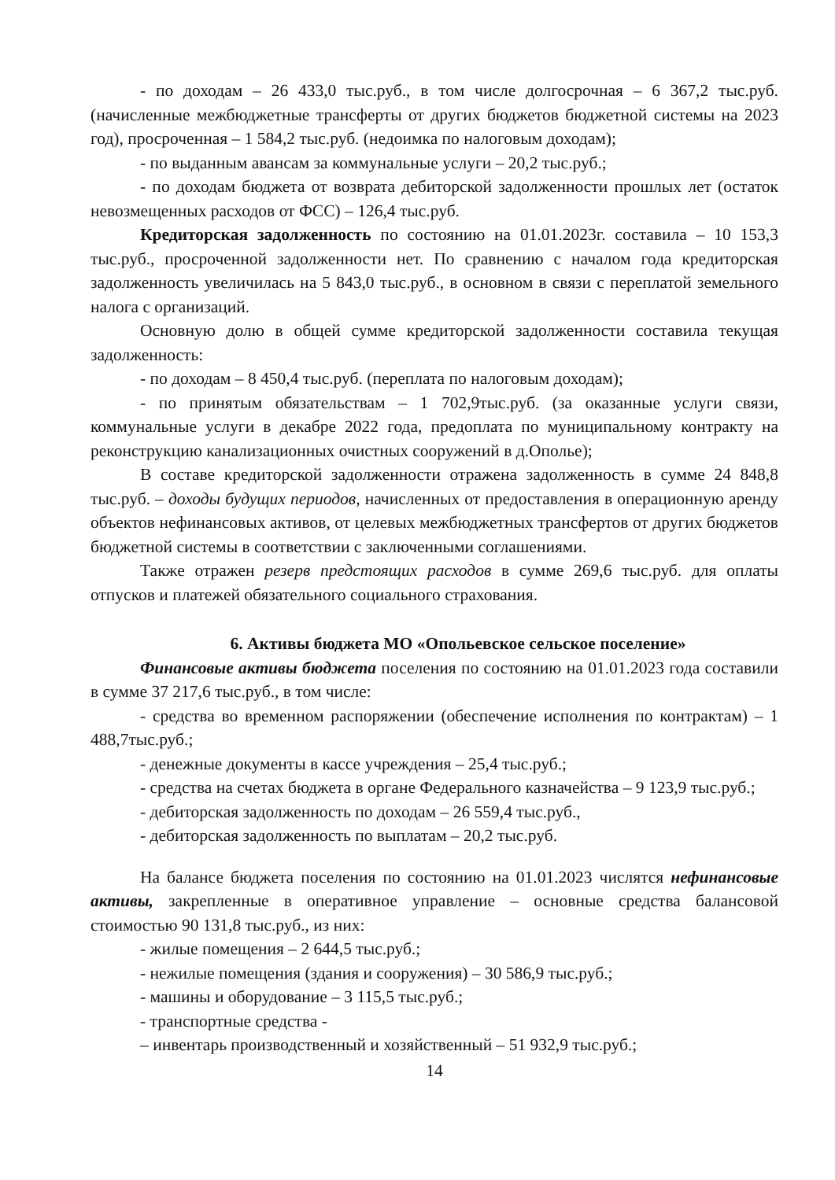- по доходам – 26 433,0 тыс.руб., в том числе долгосрочная – 6 367,2 тыс.руб. (начисленные межбюджетные трансферты от других бюджетов бюджетной системы на 2023 год), просроченная – 1 584,2 тыс.руб. (недоимка по налоговым доходам);
- по выданным авансам за коммунальные услуги – 20,2 тыс.руб.;
- по доходам бюджета от возврата дебиторской задолженности прошлых лет (остаток невозмещенных расходов от ФСС) – 126,4 тыс.руб.
Кредиторская задолженность по состоянию на 01.01.2023г. составила – 10 153,3 тыс.руб., просроченной задолженности нет. По сравнению с началом года кредиторская задолженность увеличилась на 5 843,0 тыс.руб., в основном в связи с переплатой земельного налога с организаций.
Основную долю в общей сумме кредиторской задолженности составила текущая задолженность:
- по доходам – 8 450,4 тыс.руб. (переплата по налоговым доходам);
- по принятым обязательствам – 1 702,9тыс.руб. (за оказанные услуги связи, коммунальные услуги в декабре 2022 года, предоплата по муниципальному контракту на реконструкцию канализационных очистных сооружений в д.Ополье);
В составе кредиторской задолженности отражена задолженность в сумме 24 848,8 тыс.руб. – доходы будущих периодов, начисленных от предоставления в операционную аренду объектов нефинансовых активов, от целевых межбюджетных трансфертов от других бюджетов бюджетной системы в соответствии с заключенными соглашениями.
Также отражен резерв предстоящих расходов в сумме 269,6 тыс.руб. для оплаты отпусков и платежей обязательного социального страхования.
6. Активы бюджета МО «Опольевское сельское поселение»
Финансовые активы бюджета поселения по состоянию на 01.01.2023 года составили в сумме 37 217,6 тыс.руб., в том числе:
- средства во временном распоряжении (обеспечение исполнения по контрактам) – 1 488,7тыс.руб.;
- денежные документы в кассе учреждения – 25,4 тыс.руб.;
- средства на счетах бюджета в органе Федерального казначейства – 9 123,9 тыс.руб.;
- дебиторская задолженность по доходам – 26 559,4 тыс.руб.,
- дебиторская задолженность по выплатам – 20,2 тыс.руб.
На балансе бюджета поселения по состоянию на 01.01.2023 числятся нефинансовые активы, закрепленные в оперативное управление – основные средства балансовой стоимостью 90 131,8 тыс.руб., из них:
- жилые помещения – 2 644,5 тыс.руб.;
- нежилые помещения (здания и сооружения) – 30 586,9 тыс.руб.;
- машины и оборудование – 3 115,5 тыс.руб.;
- транспортные средства -
– инвентарь производственный и хозяйственный – 51 932,9 тыс.руб.;
14